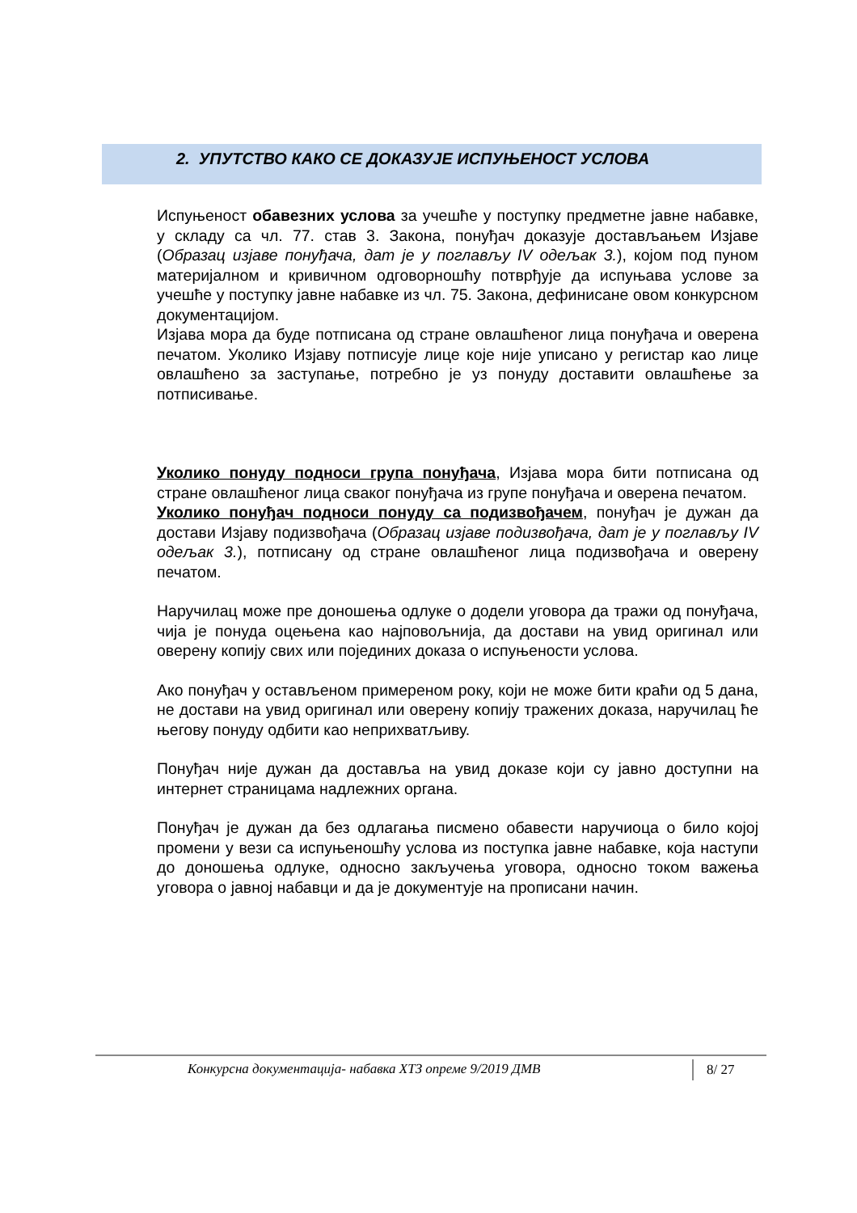2. УПУТСТВО КАКО СЕ ДОКАЗУЈЕ ИСПУЊЕНОСТ УСЛОВА
Испуњеност обавезних услова за учешће у поступку предметне јавне набавке, у складу са чл. 77. став 3. Закона, понуђач доказује достављањем Изјаве (Образац изјаве понуђача, дат је у поглављу IV одељак 3.), којом под пуном материјалном и кривичном одговорношћу потврђује да испуњава услове за учешће у поступку јавне набавке из чл. 75. Закона, дефинисане овом конкурсном документацијом.
Изјава мора да буде потписана од стране овлашћеног лица понуђача и оверена печатом. Уколико Изјаву потписује лице које није уписано у регистар као лице овлашћено за заступање, потребно је уз понуду доставити овлашћење за потписивање.
Уколико понуду подноси група понуђача, Изјава мора бити потписана од стране овлашћеног лица сваког понуђача из групе понуђача и оверена печатом.
Уколико понуђач подноси понуду са подизвођачем, понуђач је дужан да достави Изјаву подизвођача (Образац изјаве подизвођача, дат је у поглављу IV одељак 3.), потписану од стране овлашћеног лица подизвођача и оверену печатом.
Наручилац може пре доношења одлуке о додели уговора да тражи од понуђача, чија је понуда оцењена као најповољнија, да достави на увид оригинал или оверену копију свих или појединих доказа о испуњености услова.
Ако понуђач у остављеном примереном року, који не може бити краћи од 5 дана, не достави на увид оригинал или оверену копију тражених доказа, наручилац ће његову понуду одбити као неприхватљиву.
Понуђач није дужан да доставља на увид доказе који су јавно доступни на интернет страницама надлежних органа.
Понуђач је дужан да без одлагања писмено обавести наручиоца о било којој промени у вези са испуњеношћу услова из поступка јавне набавке, која наступи до доношења одлуке, односно закључења уговора, односно током важења уговора о јавној набавци и да је документује на прописани начин.
Конкурсна документација- набавка ХТЗ опреме 9/2019 ДМВ 8/ 27